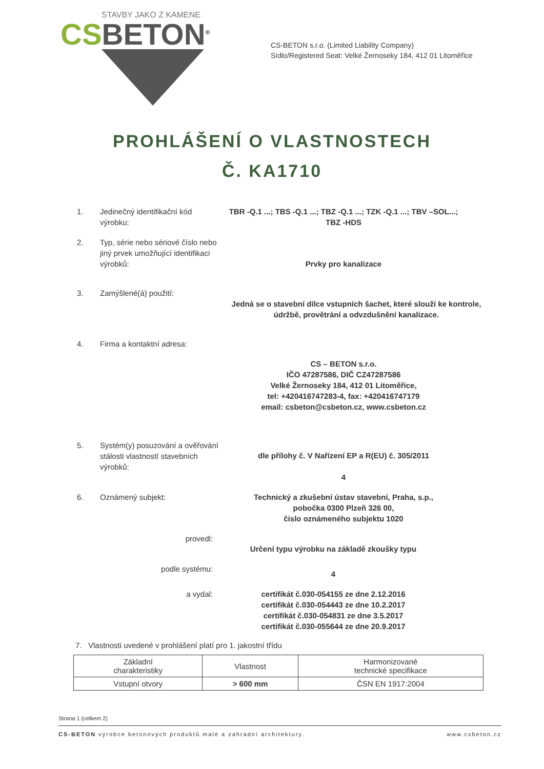STAVBY JAKO Z KAMENE
CS BETON<sup>®</sup>
CS-BETON s.r.o. (Limited Liability Company)
Sídlo/Registered Seat: Velké Žernoseky 184, 412 01 Litoměřice
PROHLÁŠENÍ O VLASTNOSTECH
Č. KA1710
1. Jedinečný identifikační kód výrobku:
TBR -Q.1 ...; TBS -Q.1 ...; TBZ -Q.1 ...; TZK -Q.1 ...; TBV –SOL...; TBZ -HDS
2. Typ, série nebo sériové číslo nebo jiný prvek umožňující identifikaci výrobků:
Prvky pro kanalizace
3. Zamýšlené(á) použití:
Jedná se o stavební dílce vstupních šachet, které slouží ke kontrole, údržbě, provětrání a odvzdušnění kanalizace.
4. Firma a kontaktní adresa:
CS – BETON s.r.o.
IČO 47287586, DIČ CZ47287586
Velké Žernoseky 184, 412 01 Litoměřice,
tel: +420416747283-4, fax: +420416747179
email: csbeton@csbeton.cz, www.csbeton.cz
5. Systém(y) posuzování a ověřování stálosti vlastností stavebních výrobků:
dle přílohy č. V Nařízení EP a R(EU) č. 305/2011
4
6. Oznámený subjekt: Technický a zkušební ústav stavební, Praha, s.p.,
pobočka 0300 Plzeň 326 00,
číslo oznámeného subjektu 1020
provedl:
Určení typu výrobku na základě zkoušky typu
podle systému:
4
a vydal: certifikát č.030-054155 ze dne 2.12.2016
certifikát č.030-054443 ze dne 10.2.2017
certifikát č.030-054831 ze dne 3.5.2017
certifikát č.030-055644 ze dne 20.9.2017
7. Vlastnosti uvedené v prohlášení platí pro 1. jakostní třídu
| Základní charakteristiky | Vlastnost | Harmonizované technické specifikace |
| --- | --- | --- |
| Vstupní otvory | > 600 mm | ČSN EN 1917:2004 |
Strana 1 (celkem 2)
CS-BETON výrobce betonových produktů malé a zahradní architektury. www.csbeton.cz